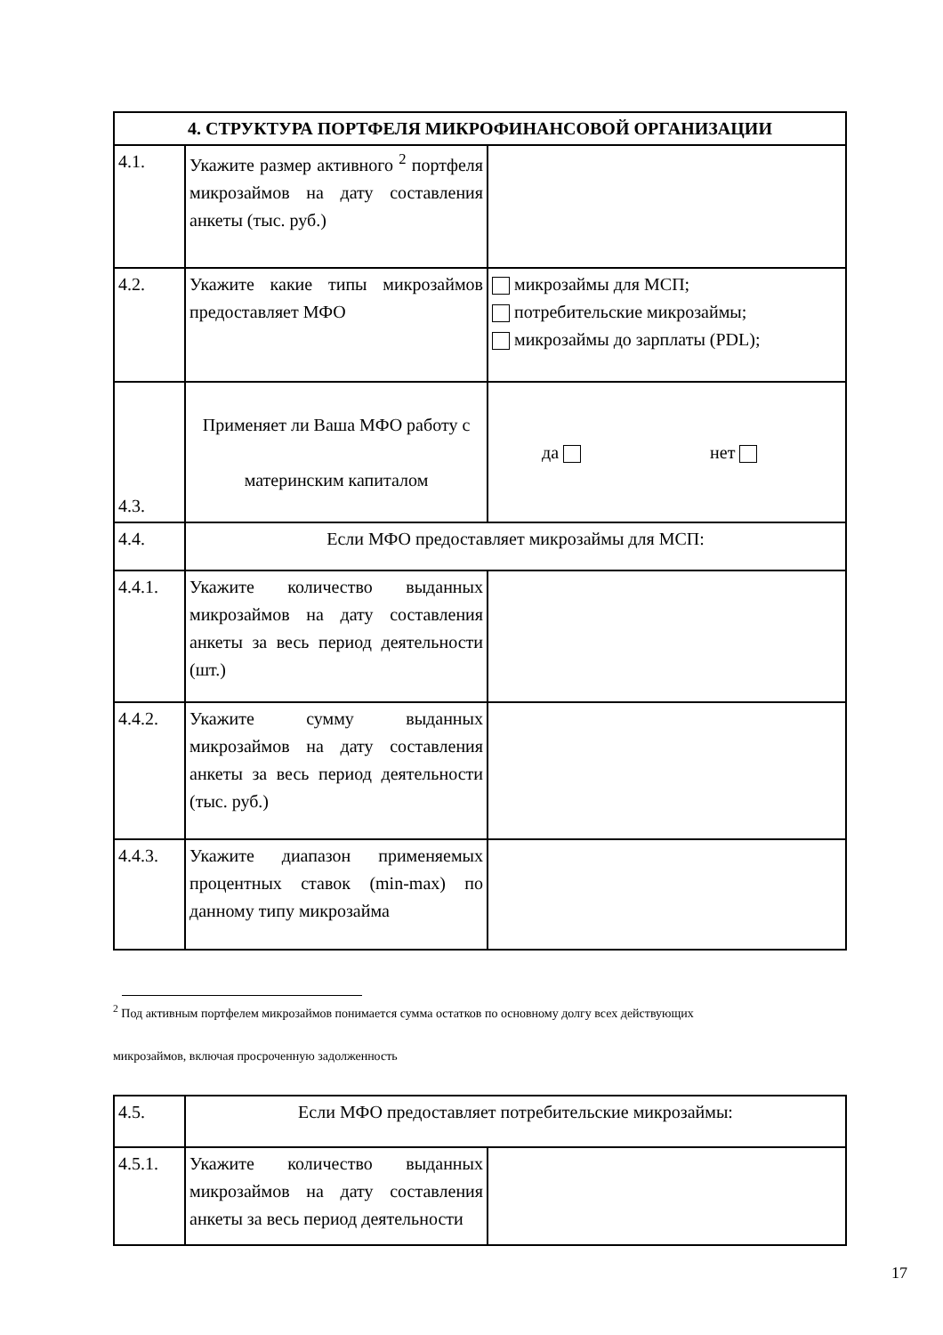| 4. СТРУКТУРА ПОРТФЕЛЯ МИКРОФИНАНСОВОЙ ОРГАНИЗАЦИИ | | |
| --- | --- | --- |
| 4.1. | Укажите размер активного <sup>2</sup> портфеля микрозаймов на дату составления анкеты (тыс. руб.) | |
| 4.2. | Укажите какие типы микрозаймов предоставляет МФО | микрозаймы для МСП; потребительские микрозаймы; микрозаймы до зарплаты (PDL); |
| 4.3. | Применяет ли Ваша МФО работу с материнским капиталом | да нет |
| 4.4. | Если МФО предоставляет микрозаймы для МСП: | |
| 4.4.1. | Укажите количество выданных микрозаймов на дату составления анкеты за весь период деятельности (шт.) | |
| 4.4.2. | Укажите сумму выданных микрозаймов на дату составления анкеты за весь период деятельности (тыс. руб.) | |
| 4.4.3. | Укажите диапазон применяемых процентных ставок (min-max) по данному типу микрозайма | |
<sup>2</sup> Под активным портфелем микрозаймов понимается сумма остатков по основному долгу всех действующих
микрозаймов, включая просроченную задолженность
| 4.5. | Если МФО предоставляет потребительские микрозаймы: | |
| 4.5.1. | Укажите количество выданных микрозаймов на дату составления анкеты за весь период деятельности | |
17